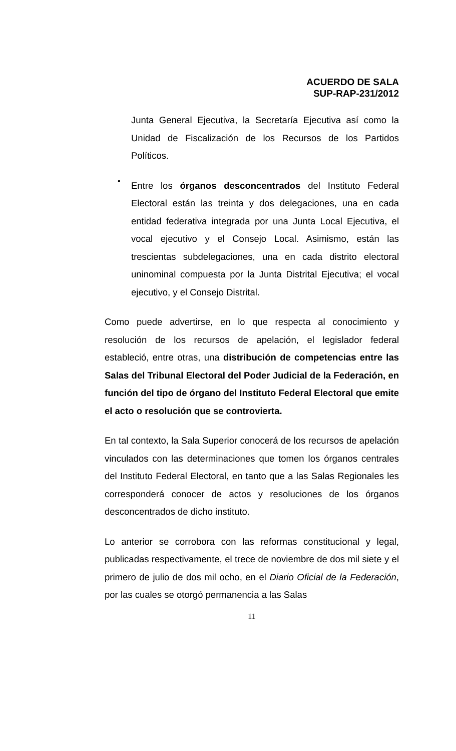ACUERDO DE SALA
SUP-RAP-231/2012
Junta General Ejecutiva, la Secretaría Ejecutiva así como la Unidad de Fiscalización de los Recursos de los Partidos Políticos.
•
Entre los órganos desconcentrados del Instituto Federal Electoral están las treinta y dos delegaciones, una en cada entidad federativa integrada por una Junta Local Ejecutiva, el vocal ejecutivo y el Consejo Local. Asimismo, están las trescientas subdelegaciones, una en cada distrito electoral uninominal compuesta por la Junta Distrital Ejecutiva; el vocal ejecutivo, y el Consejo Distrital.
Como puede advertirse, en lo que respecta al conocimiento y resolución de los recursos de apelación, el legislador federal estableció, entre otras, una distribución de competencias entre las Salas del Tribunal Electoral del Poder Judicial de la Federación, en función del tipo de órgano del Instituto Federal Electoral que emite el acto o resolución que se controvierta.
En tal contexto, la Sala Superior conocerá de los recursos de apelación vinculados con las determinaciones que tomen los órganos centrales del Instituto Federal Electoral, en tanto que a las Salas Regionales les corresponderá conocer de actos y resoluciones de los órganos desconcentrados de dicho instituto.
Lo anterior se corrobora con las reformas constitucional y legal, publicadas respectivamente, el trece de noviembre de dos mil siete y el primero de julio de dos mil ocho, en el Diario Oficial de la Federación, por las cuales se otorgó permanencia a las Salas
11